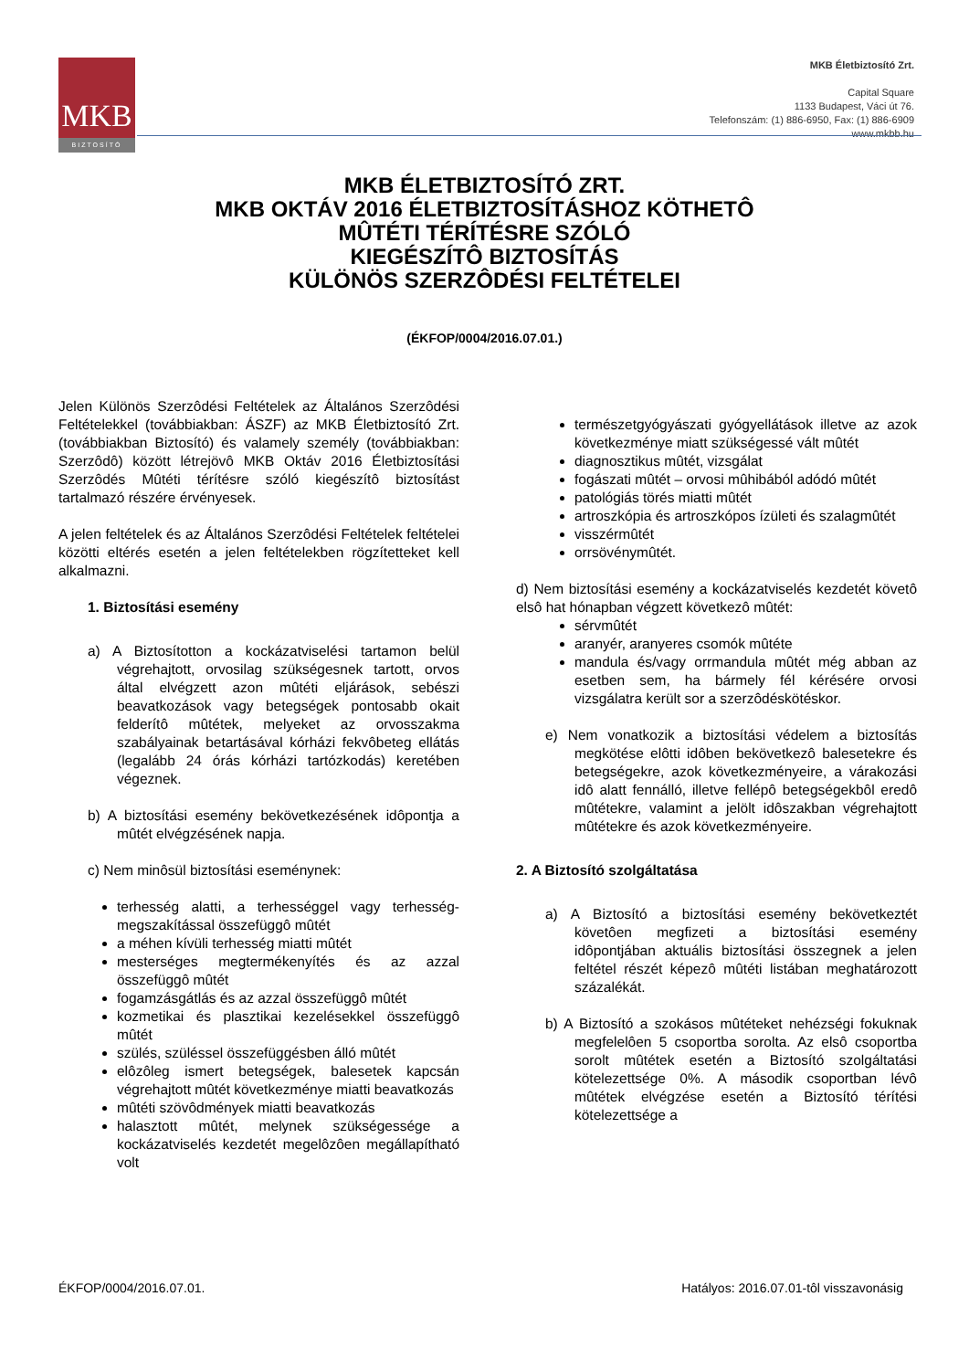MKB
BIZTOSÍTÓ
MKB Életbiztosító Zrt.
Capital Square
1133 Budapest, Váci út 76.
Telefonszám: (1) 886-6950, Fax: (1) 886-6909
www.mkbb.hu
MKB ÉLETBIZTOSÍTÓ ZRT.
MKB OKTÁV 2016 ÉLETBIZTOSÍTÁSHOZ KÖTHETÔ
MÛTÉTI TÉRÍTÉSRE SZÓLÓ
KIEGÉSZÍTÔ BIZTOSÍTÁS
KÜLÖNÖS SZERZÔDÉSI FELTÉTELEI
(ÉKFOP/0004/2016.07.01.)
Jelen Különös Szerzôdési Feltételek az Általános Szerzôdési Feltételekkel (továbbiakban: ÁSZF) az MKB Életbiztosító Zrt. (továbbiakban Biztosító) és valamely személy (továbbiakban: Szerzôdô) között létrejövô MKB Oktáv 2016 Életbiztosítási Szerzôdés Mûtéti térítésre szóló kiegészítô biztosítást tartalmazó részére érvényesek.
A jelen feltételek és az Általános Szerzôdési Feltételek feltételei közötti eltérés esetén a jelen feltételekben rögzítetteket kell alkalmazni.
1. Biztosítási esemény
a) A Biztosítotton a kockázatviselési tartamon belül végrehajtott, orvosilag szükségesnek tartott, orvos által elvégzett azon mûtéti eljárások, sebészi beavatkozások vagy betegségek pontosabb okait felderítô mûtétek, melyeket az orvosszakma szabályainak betartásával kórházi fekvôbeteg ellátás (legalább 24 órás kórházi tartózkodás) keretében végeznek.
b) A biztosítási esemény bekövetkezésének idôpontja a mûtét elvégzésének napja.
c) Nem minôsül biztosítási eseménynek:
terhesség alatti, a terhességgel vagy terhesség-megszakítással összefüggô mûtét
a méhen kívüli terhesség miatti mûtét
mesterséges megtermékenyítés és az azzal összefüggô mûtét
fogamzásgátlás és az azzal összefüggô mûtét
kozmetikai és plasztikai kezelésekkel összefüggô mûtét
szülés, szüléssel összefüggésben álló mûtét
elôzôleg ismert betegségek, balesetek kapcsán végrehajtott mûtét következménye miatti beavatkozás
mûtéti szövôdmények miatti beavatkozás
halasztott mûtét, melynek szükségessége a kockázatviselés kezdetét megelôzôen megállapítható volt
természetgyógyászati gyógyellátások illetve az azok következménye miatt szükségessé vált mûtét
diagnosztikus mûtét, vizsgálat
fogászati mûtét – orvosi mûhibából adódó mûtét
patológiás törés miatti mûtét
artroszkópia és artroszkópos ízületi és szalagmûtét
visszérmûtét
orrsövénymûtét.
d) Nem biztosítási esemény a kockázatviselés kezdetét követô elsô hat hónapban végzett következô mûtét:
sérvmûtét
aranyér, aranyeres csomók mûtéte
mandula és/vagy orrmandula mûtét még abban az esetben sem, ha bármely fél kérésére orvosi vizsgálatra került sor a szerzôdéskötéskor.
e) Nem vonatkozik a biztosítási védelem a biztosítás megkötése elôtti idôben bekövetkezô balesetekre és betegségekre, azok következményeire, a várakozási idô alatt fennálló, illetve fellépô betegségekbôl eredô mûtétekre, valamint a jelölt idôszakban végrehajtott mûtétekre és azok következményeire.
2. A Biztosító szolgáltatása
a) A Biztosító a biztosítási esemény bekövetkeztét követôen megfizeti a biztosítási esemény idôpontjában aktuális biztosítási összegnek a jelen feltétel részét képezô mûtéti listában meghatározott százalékát.
b) A Biztosító a szokásos mûtéteket nehézségi fokuknak megfelelôen 5 csoportba sorolta. Az elsô csoportba sorolt mûtétek esetén a Biztosító szolgáltatási kötelezettsége 0%. A második csoportban lévô mûtétek elvégzése esetén a Biztosító térítési kötelezettsége a
ÉKFOP/0004/2016.07.01. Hatályos: 2016.07.01-tôl visszavonásig